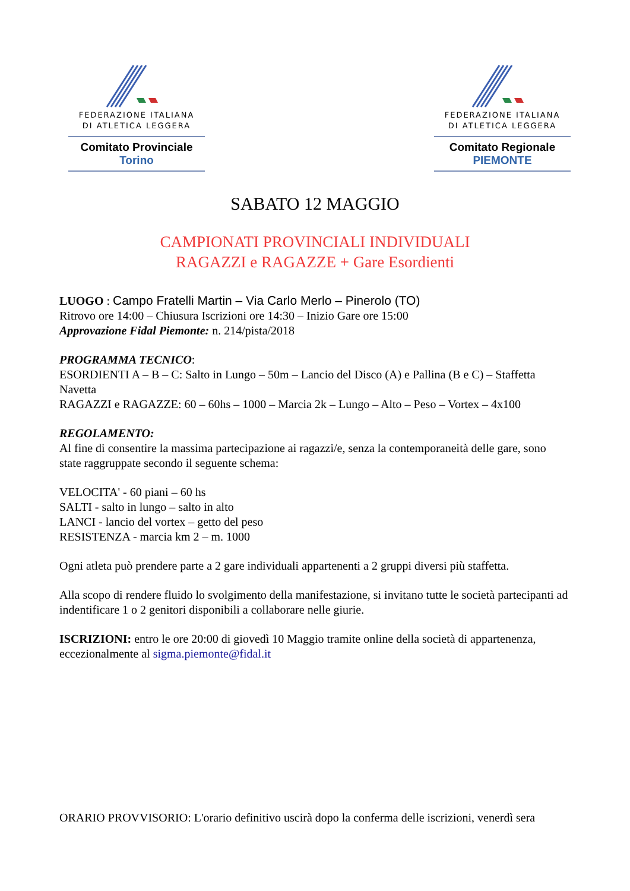FEDERAZIONE ITALIANA
DI ATLETICA LEGGERA
Comitato Provinciale Torino
FEDERAZIONE ITALIANA
DI ATLETICA LEGGERA
Comitato Regionale PIEMONTE
SABATO 12 MAGGIO
CAMPIONATI PROVINCIALI INDIVIDUALI
RAGAZZI e RAGAZZE + Gare Esordienti
LUOGO : Campo Fratelli Martin – Via Carlo Merlo – Pinerolo (TO)
Ritrovo ore 14:00 – Chiusura Iscrizioni ore 14:30 – Inizio Gare ore 15:00
Approvazione Fidal Piemonte: n. 214/pista/2018
PROGRAMMA TECNICO:
ESORDIENTI A – B – C: Salto in Lungo – 50m – Lancio del Disco (A) e Pallina (B e C) – Staffetta Navetta
RAGAZZI e RAGAZZE: 60 – 60hs – 1000 – Marcia 2k – Lungo – Alto – Peso – Vortex – 4x100
REGOLAMENTO:
Al fine di consentire la massima partecipazione ai ragazzi/e, senza la contemporaneità delle gare, sono state raggruppate secondo il seguente schema:
VELOCITA' - 60 piani – 60 hs
SALTI - salto in lungo – salto in alto
LANCI - lancio del vortex – getto del peso
RESISTENZA - marcia km 2 – m. 1000
Ogni atleta può prendere parte a 2 gare individuali appartenenti a 2 gruppi diversi più staffetta.
Alla scopo di rendere fluido lo svolgimento della manifestazione, si invitano tutte le società partecipanti ad indentificare 1 o 2 genitori disponibili a collaborare nelle giurie.
ISCRIZIONI: entro le ore 20:00 di giovedì 10 Maggio tramite online della società di appartenenza, eccezionalmente al sigma.piemonte@fidal.it
ORARIO PROVVISORIO: L'orario definitivo uscirà dopo la conferma delle iscrizioni, venerdì sera